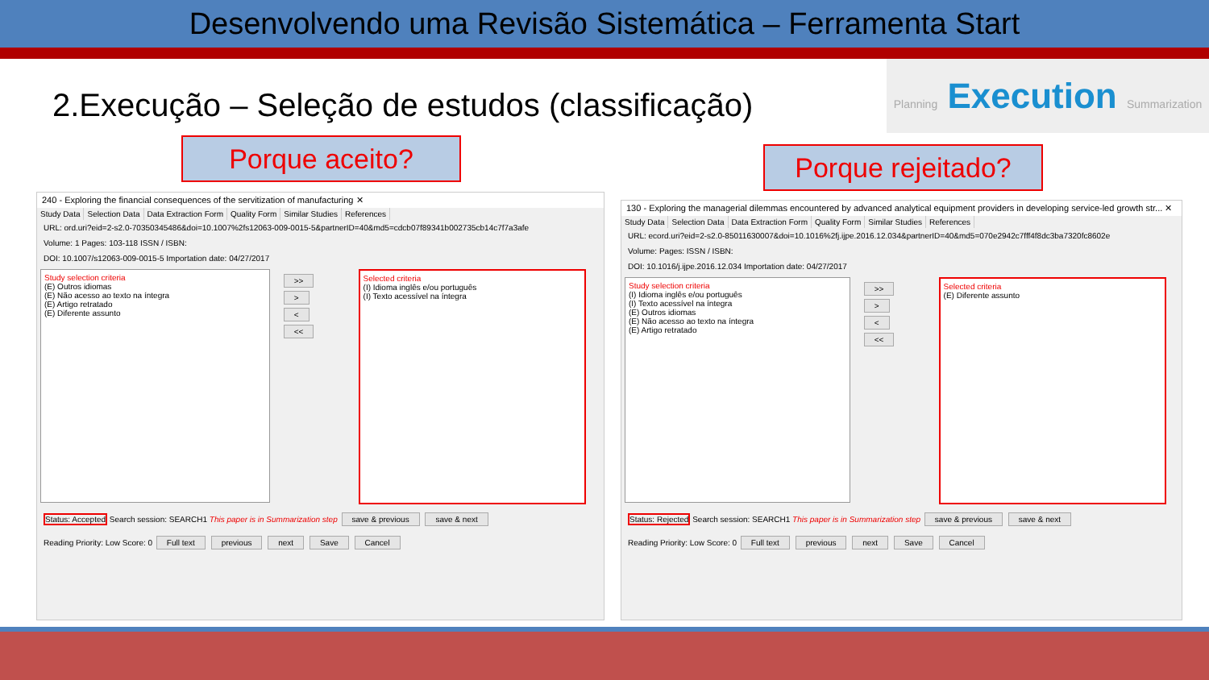Desenvolvendo uma Revisão Sistemática – Ferramenta Start
Planning Execution Summarization
2.Execução – Seleção de estudos (classificação)
Porque aceito?
Porque rejeitado?
240 - Exploring the financial consequences of the servitization of manufacturing ✕
Study Data Selection Data Data Extraction Form Quality Form Similar Studies References
URL: ord.uri?eid=2-s2.0-70350345486&doi=10.1007%2fs12063-009-0015-5&partnerID=40&md5=cdcb07f89341b002735cb14c7f7a3afe
Volume: 1 Pages: 103-118 ISSN / ISBN:
DOI: 10.1007/s12063-009-0015-5 Importation date: 04/27/2017
Study selection criteria
(E) Outros idiomas
(E) Não acesso ao texto na íntegra
(E) Artigo retratado
(E) Diferente assunto
>>
>
<
<<
Selected criteria
(I) Idioma inglês e/ou português
(I) Texto acessível na íntegra
Status: Accepted Search session: SEARCH1 This paper is in Summarization step save & previous save & next
Reading Priority: Low Score: 0 Full text previous next Save Cancel
130 - Exploring the managerial dilemmas encountered by advanced analytical equipment providers in developing service-led growth str... ✕
Study Data Selection Data Data Extraction Form Quality Form Similar Studies References
URL: ecord.uri?eid=2-s2.0-85011630007&doi=10.1016%2fj.ijpe.2016.12.034&partnerID=40&md5=070e2942c7fff4f8dc3ba7320fc8602e
Volume: Pages: ISSN / ISBN:
DOI: 10.1016/j.ijpe.2016.12.034 Importation date: 04/27/2017
Study selection criteria
(I) Idioma inglês e/ou português
(I) Texto acessível na íntegra
(E) Outros idiomas
(E) Não acesso ao texto na íntegra
(E) Artigo retratado
>>
>
<
<<
Selected criteria
(E) Diferente assunto
Status: Rejected Search session: SEARCH1 This paper is in Summarization step save & previous save & next
Reading Priority: Low Score: 0 Full text previous next Save Cancel